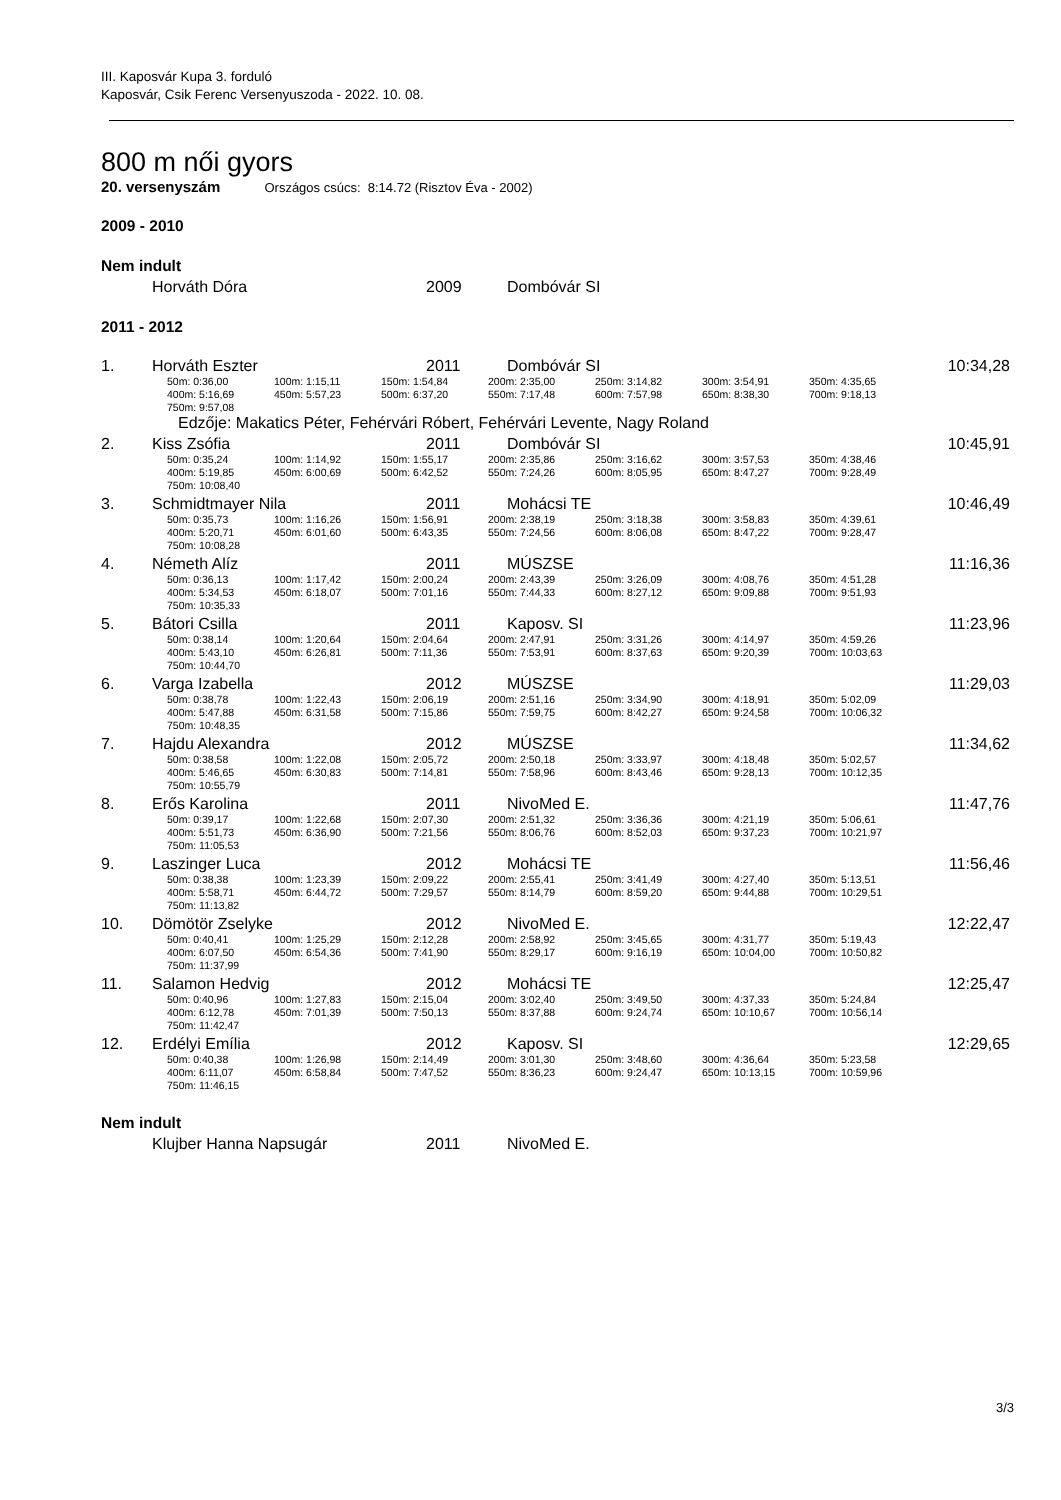III. Kaposvár Kupa 3. forduló
Kaposvár, Csik Ferenc Versenyuszoda - 2022. 10. 08.
800 m női gyors
20. versenyszám Országos csúcs: 8:14.72 (Risztov Éva - 2002)
2009 - 2010
Nem indult
Horváth Dóra 2009 Dombóvár SI
2011 - 2012
1. Horváth Eszter 2011 Dombóvár SI 10:34,28
50m: 0:36,00 100m: 1:15,11 150m: 1:54,84 200m: 2:35,00 250m: 3:14,82 300m: 3:54,91 350m: 4:35,65
400m: 5:16,69 450m: 5:57,23 500m: 6:37,20 550m: 7:17,48 600m: 7:57,98 650m: 8:38,30 700m: 9:18,13
750m: 9:57,08
Edzője: Makatics Péter, Fehérvári Róbert, Fehérvári Levente, Nagy Roland
2. Kiss Zsófia 2011 Dombóvár SI 10:45,91
50m: 0:35,24 100m: 1:14,92 150m: 1:55,17 200m: 2:35,86 250m: 3:16,62 300m: 3:57,53 350m: 4:38,46
400m: 5:19,85 450m: 6:00,69 500m: 6:42,52 550m: 7:24,26 600m: 8:05,95 650m: 8:47,27 700m: 9:28,49
750m: 10:08,40
3. Schmidtmayer Nila 2011 Mohácsi TE 10:46,49
50m: 0:35,73 100m: 1:16,26 150m: 1:56,91 200m: 2:38,19 250m: 3:18,38 300m: 3:58,83 350m: 4:39,61
400m: 5:20,71 450m: 6:01,60 500m: 6:43,35 550m: 7:24,56 600m: 8:06,08 650m: 8:47,22 700m: 9:28,47
750m: 10:08,28
4. Németh Alíz 2011 MÚSZSE 11:16,36
50m: 0:36,13 100m: 1:17,42 150m: 2:00,24 200m: 2:43,39 250m: 3:26,09 300m: 4:08,76 350m: 4:51,28
400m: 5:34,53 450m: 6:18,07 500m: 7:01,16 550m: 7:44,33 600m: 8:27,12 650m: 9:09,88 700m: 9:51,93
750m: 10:35,33
5. Bátori Csilla 2011 Kaposv. SI 11:23,96
50m: 0:38,14 100m: 1:20,64 150m: 2:04,64 200m: 2:47,91 250m: 3:31,26 300m: 4:14,97 350m: 4:59,26
400m: 5:43,10 450m: 6:26,81 500m: 7:11,36 550m: 7:53,91 600m: 8:37,63 650m: 9:20,39 700m: 10:03,63
750m: 10:44,70
6. Varga Izabella 2012 MÚSZSE 11:29,03
50m: 0:38,78 100m: 1:22,43 150m: 2:06,19 200m: 2:51,16 250m: 3:34,90 300m: 4:18,91 350m: 5:02,09
400m: 5:47,88 450m: 6:31,58 500m: 7:15,86 550m: 7:59,75 600m: 8:42,27 650m: 9:24,58 700m: 10:06,32
750m: 10:48,35
7. Hajdu Alexandra 2012 MÚSZSE 11:34,62
50m: 0:38,58 100m: 1:22,08 150m: 2:05,72 200m: 2:50,18 250m: 3:33,97 300m: 4:18,48 350m: 5:02,57
400m: 5:46,65 450m: 6:30,83 500m: 7:14,81 550m: 7:58,96 600m: 8:43,46 650m: 9:28,13 700m: 10:12,35
750m: 10:55,79
8. Erős Karolina 2011 NivoMed E. 11:47,76
50m: 0:39,17 100m: 1:22,68 150m: 2:07,30 200m: 2:51,32 250m: 3:36,36 300m: 4:21,19 350m: 5:06,61
400m: 5:51,73 450m: 6:36,90 500m: 7:21,56 550m: 8:06,76 600m: 8:52,03 650m: 9:37,23 700m: 10:21,97
750m: 11:05,53
9. Laszinger Luca 2012 Mohácsi TE 11:56,46
50m: 0:38,38 100m: 1:23,39 150m: 2:09,22 200m: 2:55,41 250m: 3:41,49 300m: 4:27,40 350m: 5:13,51
400m: 5:58,71 450m: 6:44,72 500m: 7:29,57 550m: 8:14,79 600m: 8:59,20 650m: 9:44,88 700m: 10:29,51
750m: 11:13,82
10. Dömötör Zselyke 2012 NivoMed E. 12:22,47
50m: 0:40,41 100m: 1:25,29 150m: 2:12,28 200m: 2:58,92 250m: 3:45,65 300m: 4:31,77 350m: 5:19,43
400m: 6:07,50 450m: 6:54,36 500m: 7:41,90 550m: 8:29,17 600m: 9:16,19 650m: 10:04,00 700m: 10:50,82
750m: 11:37,99
11. Salamon Hedvig 2012 Mohácsi TE 12:25,47
50m: 0:40,96 100m: 1:27,83 150m: 2:15,04 200m: 3:02,40 250m: 3:49,50 300m: 4:37,33 350m: 5:24,84
400m: 6:12,78 450m: 7:01,39 500m: 7:50,13 550m: 8:37,88 600m: 9:24,74 650m: 10:10,67 700m: 10:56,14
750m: 11:42,47
12. Erdélyi Emília 2012 Kaposv. SI 12:29,65
50m: 0:40,38 100m: 1:26,98 150m: 2:14,49 200m: 3:01,30 250m: 3:48,60 300m: 4:36,64 350m: 5:23,58
400m: 6:11,07 450m: 6:58,84 500m: 7:47,52 550m: 8:36,23 600m: 9:24,47 650m: 10:13,15 700m: 10:59,96
750m: 11:46,15
Nem indult
Klujber Hanna Napsugár 2011 NivoMed E.
3/3